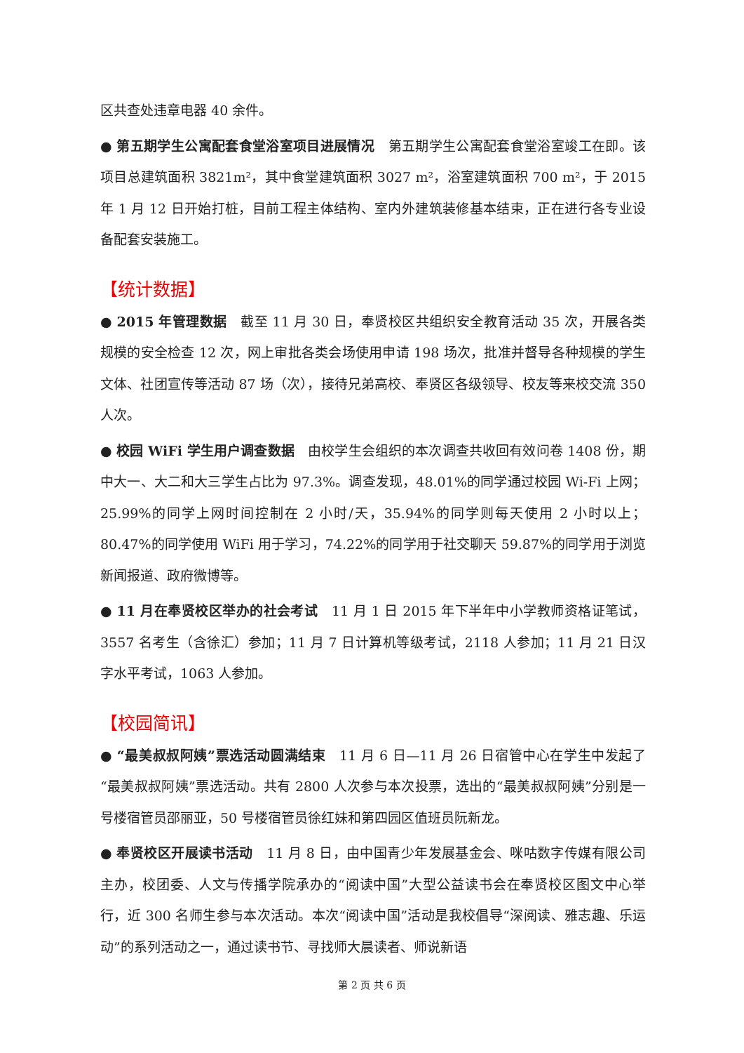区共查处违章电器 40 余件。
● 第五期学生公寓配套食堂浴室项目进展情况　第五期学生公寓配套食堂浴室竣工在即。该项目总建筑面积 3821m²，其中食堂建筑面积 3027 m²，浴室建筑面积 700 m²，于 2015 年 1 月 12 日开始打桩，目前工程主体结构、室内外建筑装修基本结束，正在进行各专业设备配套安装施工。
【统计数据】
● 2015 年管理数据　截至 11 月 30 日，奉贤校区共组织安全教育活动 35 次，开展各类规模的安全检查 12 次，网上审批各类会场使用申请 198 场次，批准并督导各种规模的学生文体、社团宣传等活动 87 场（次），接待兄弟高校、奉贤区各级领导、校友等来校交流 350 人次。
● 校园 WiFi 学生用户调查数据　由校学生会组织的本次调查共收回有效问卷 1408 份，期中大一、大二和大三学生占比为 97.3%。调查发现，48.01%的同学通过校园 Wi-Fi 上网；25.99%的同学上网时间控制在 2 小时/天，35.94%的同学则每天使用 2 小时以上；80.47%的同学使用 WiFi 用于学习，74.22%的同学用于社交聊天 59.87%的同学用于浏览新闻报道、政府微博等。
● 11 月在奉贤校区举办的社会考试　11 月 1 日 2015 年下半年中小学教师资格证笔试， 3557 名考生（含徐汇）参加；11 月 7 日计算机等级考试，2118 人参加；11 月 21 日汉字水平考试，1063 人参加。
【校园简讯】
● “最美叔叔阿姨”票选活动圆满结束　11 月 6 日—11 月 26 日宿管中心在学生中发起了“最美叔叔阿姨”票选活动。共有 2800 人次参与本次投票，选出的“最美叔叔阿姨”分别是一号楼宿管员邵丽亚，50 号楼宿管员徐红妹和第四园区值班员阮新龙。
● 奉贤校区开展读书活动　11 月 8 日，由中国青少年发展基金会、咪咕数字传媒有限公司主办，校团委、人文与传播学院承办的“阅读中国”大型公益读书会在奉贤校区图文中心举行，近 300 名师生参与本次活动。本次“阅读中国”活动是我校倡导“深阅读、雅志趣、乐运动”的系列活动之一，通过读书节、寻找师大晨读者、师说新语
第 2 页 共 6 页